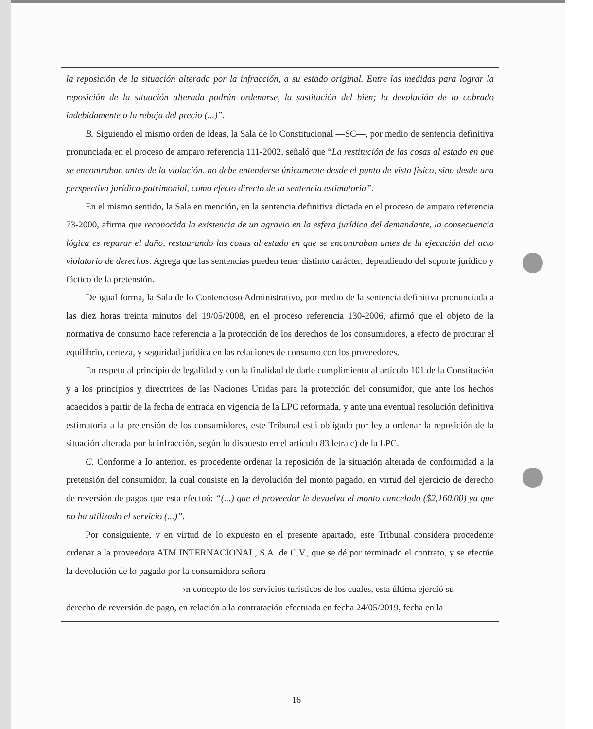la reposición de la situación alterada por la infracción, a su estado original. Entre las medidas para lograr la reposición de la situación alterada podrán ordenarse, la sustitución del bien; la devolución de lo cobrado indebidamente o la rebaja del precio (...)”.
B. Siguiendo el mismo orden de ideas, la Sala de lo Constitucional —SC—, por medio de sentencia definitiva pronunciada en el proceso de amparo referencia 111-2002, señaló que “La restitución de las cosas al estado en que se encontraban antes de la violación, no debe entenderse únicamente desde el punto de vista físico, sino desde una perspectiva jurídica-patrimonial, como efecto directo de la sentencia estimatoria”.
En el mismo sentido, la Sala en mención, en la sentencia definitiva dictada en el proceso de amparo referencia 73-2000, afirma que reconocida la existencia de un agravio en la esfera jurídica del demandante, la consecuencia lógica es reparar el daño, restaurando las cosas al estado en que se encontraban antes de la ejecución del acto violatorio de derechos. Agrega que las sentencias pueden tener distinto carácter, dependiendo del soporte jurídico y fáctico de la pretensión.
De igual forma, la Sala de lo Contencioso Administrativo, por medio de la sentencia definitiva pronunciada a las diez horas treinta minutos del 19/05/2008, en el proceso referencia 130-2006, afirmó que el objeto de la normativa de consumo hace referencia a la protección de los derechos de los consumidores, a efecto de procurar el equilibrio, certeza, y seguridad jurídica en las relaciones de consumo con los proveedores.
En respeto al principio de legalidad y con la finalidad de darle cumplimiento al artículo 101 de la Constitución y a los principios y directrices de las Naciones Unidas para la protección del consumidor, que ante los hechos acaecidos a partir de la fecha de entrada en vigencia de la LPC reformada, y ante una eventual resolución definitiva estimatoria a la pretensión de los consumidores, este Tribunal está obligado por ley a ordenar la reposición de la situación alterada por la infracción, según lo dispuesto en el artículo 83 letra c) de la LPC.
C. Conforme a lo anterior, es procedente ordenar la reposición de la situación alterada de conformidad a la pretensión del consumidor, la cual consiste en la devolución del monto pagado, en virtud del ejercicio de derecho de reversión de pagos que esta efectuó: “(...) que el proveedor le devuelva el monto cancelado ($2,160.00) ya que no ha utilizado el servicio (...)”.
Por consiguiente, y en virtud de lo expuesto en el presente apartado, este Tribunal considera procedente ordenar a la proveedora ATM INTERNACIONAL, S.A. de C.V., que se dé por terminado el contrato, y se efectúe la devolución de lo pagado por la consumidora señora
›n concepto de los servicios turísticos de los cuales, esta última ejerció su
derecho de reversión de pago, en relación a la contratación efectuada en fecha 24/05/2019, fecha en la
16